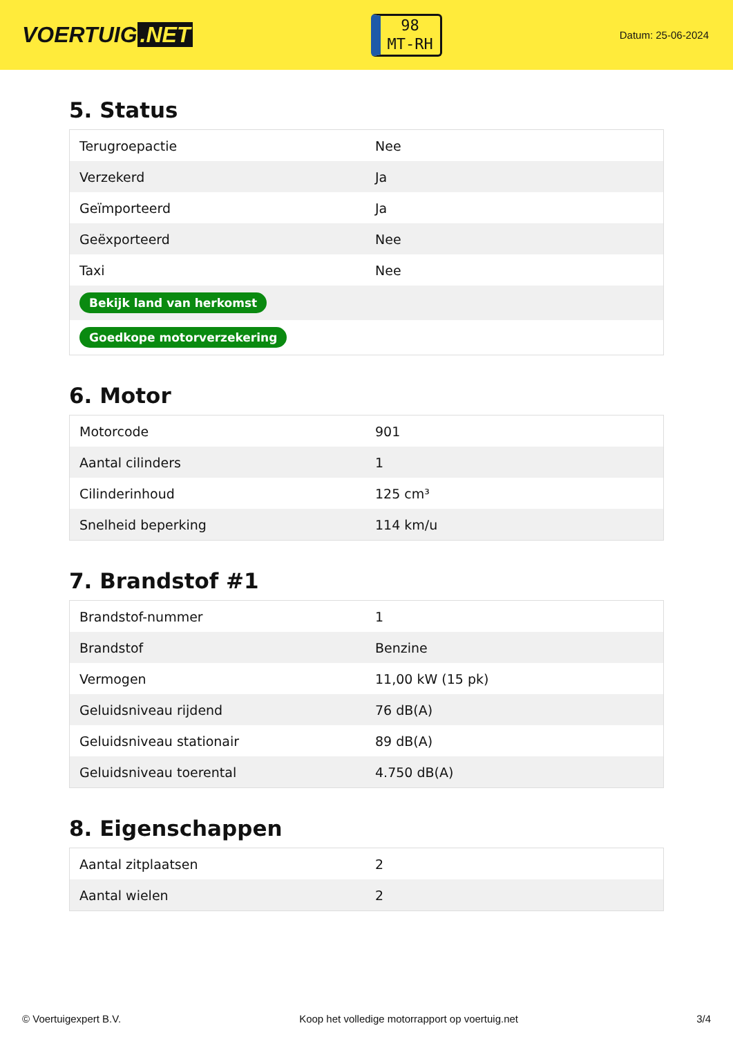VOERTUIG.NET
98
MT-RH
Datum: 25-06-2024
5. Status
| Terugroepactie | Nee |
| Verzekerd | Ja |
| Geïmporteerd | Ja |
| Geëxporteerd | Nee |
| Taxi | Nee |
| Bekijk land van herkomst | |
| Goedkope motorverzekering | |
6. Motor
| Motorcode | 901 |
| Aantal cilinders | 1 |
| Cilinderinhoud | 125 cm³ |
| Snelheid beperking | 114 km/u |
7. Brandstof #1
| Brandstof-nummer | 1 |
| Brandstof | Benzine |
| Vermogen | 11,00 kW (15 pk) |
| Geluidsniveau rijdend | 76 dB(A) |
| Geluidsniveau stationair | 89 dB(A) |
| Geluidsniveau toerental | 4.750 dB(A) |
8. Eigenschappen
| Aantal zitplaatsen | 2 |
| Aantal wielen | 2 |
© Voertuigexpert B.V. Koop het volledige motorrapport op voertuig.net 3/4